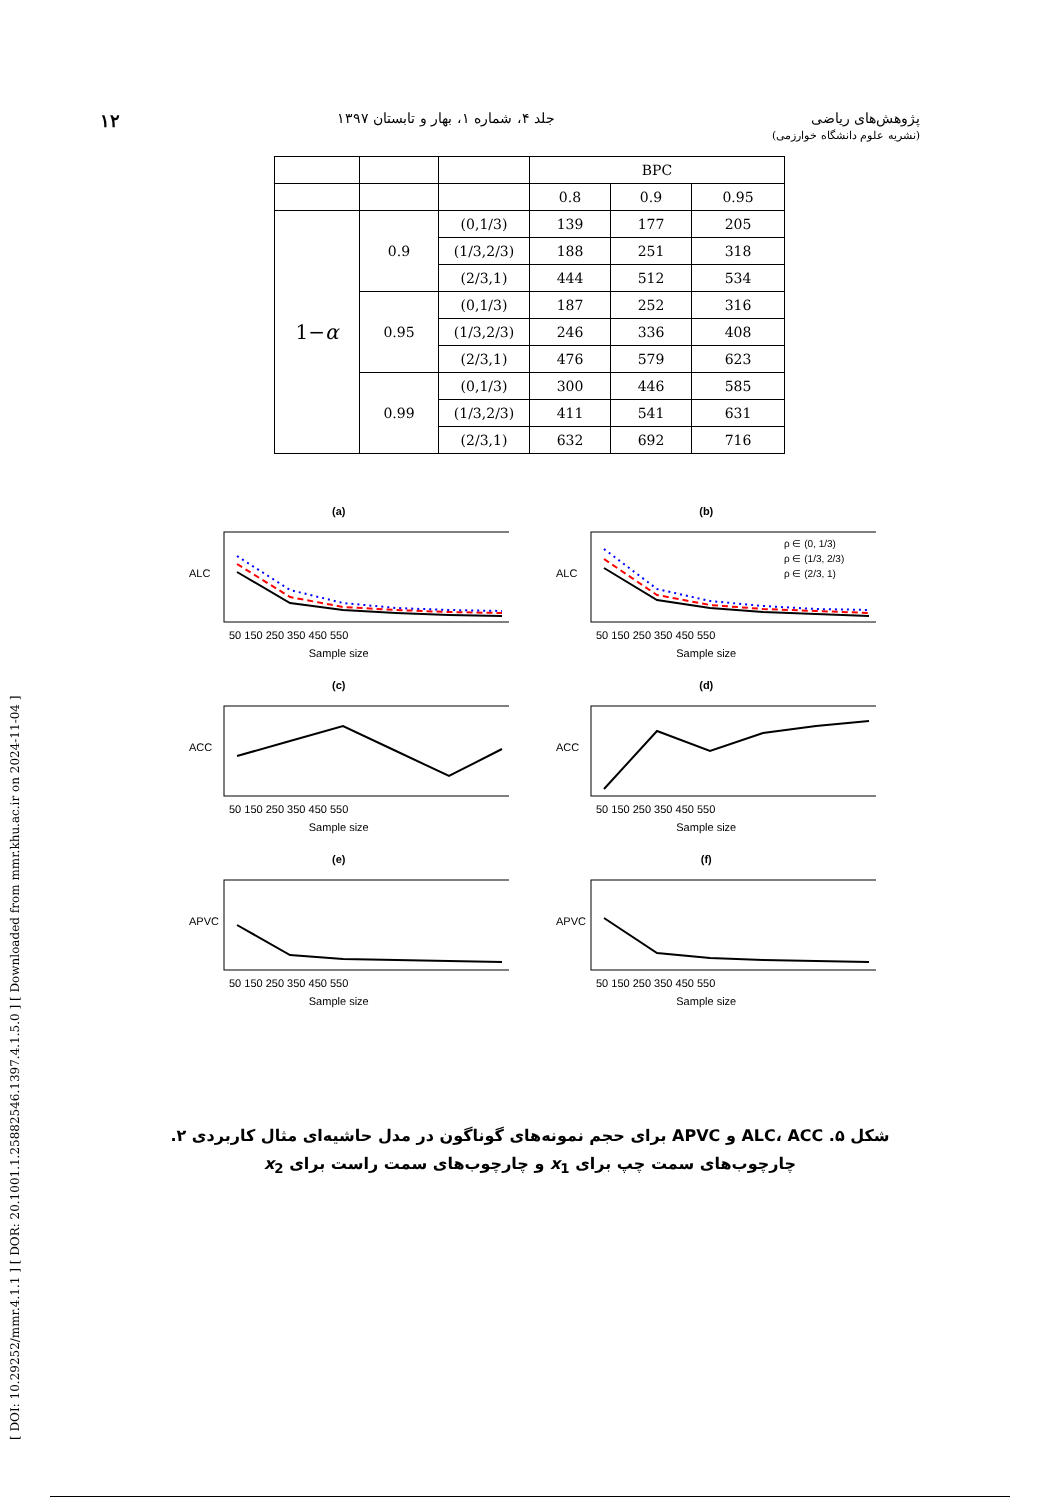پژوهش‌های ریاضی
(نشریه علوم دانشگاه خوارزمی)
جلد ۴، شماره ۱، بهار و تابستان ۱۳۹۷
۱۲
[ DOI: 10.29252/mmr.4.1.1 ] [ DOR: 20.1001.1.25882546.1397.4.1.5.0 ] [ Downloaded from mmr.khu.ac.ir on 2024-11-04 ]
| | | | BPC | | |
| | | | 0.8 | 0.9 | 0.95 |
| 1− α | 0.9 | (0,1/3) | 139 | 177 | 205 |
| | | (1/3,2/3) | 188 | 251 | 318 |
| | | (2/3,1) | 444 | 512 | 534 |
| | 0.95 | (0,1/3) | 187 | 252 | 316 |
| | | (1/3,2/3) | 246 | 336 | 408 |
| | | (2/3,1) | 476 | 579 | 623 |
| | 0.99 | (0,1/3) | 300 | 446 | 585 |
| | | (1/3,2/3) | 411 | 541 | 631 |
| | | (2/3,1) | 632 | 692 | 716 |
(a)
ALC
50 150 250 350 450 550
Sample size
(b)
ALC
50 150 250 350 450 550
ρ ∈ (0, 1/3)
ρ ∈ (1/3, 2/3)
ρ ∈ (2/3, 1)
Sample size
(c)
ACC
50 150 250 350 450 550
Sample size
(d)
ACC
50 150 250 350 450 550
Sample size
(e)
APVC
50 150 250 350 450 550
Sample size
(f)
APVC
50 150 250 350 450 550
Sample size
شکل ۵. ALC، ACC و APVC برای حجم نمونه‌های گوناگون در مدل حاشیه‌ای مثال کاربردی ۲. چارچوب‌های سمت چپ برای x<sub>1</sub> و چارچوب‌های سمت راست برای x<sub>2</sub>